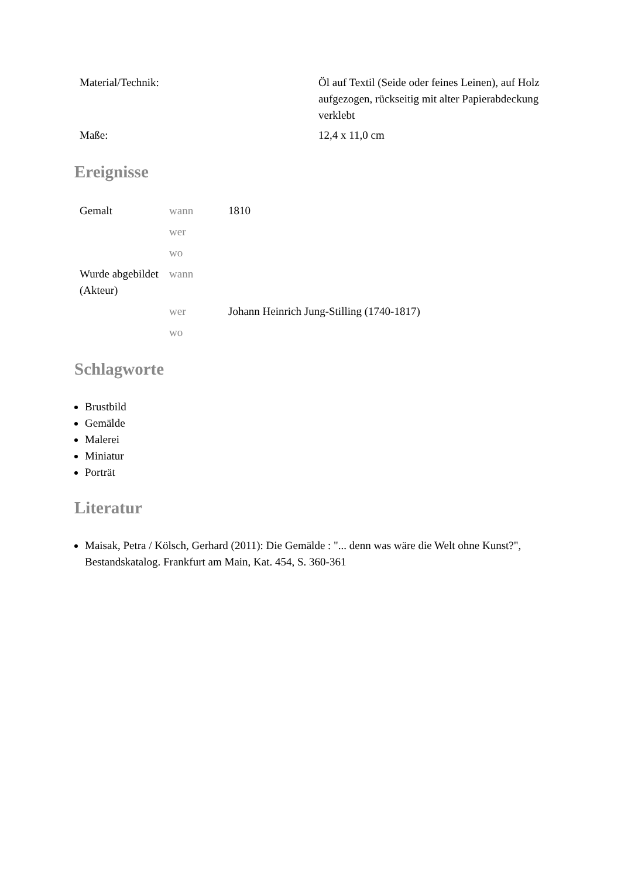| Material/Technik: | Öl auf Textil (Seide oder feines Leinen), auf Holz aufgezogen, rückseitig mit alter Papierabdeckung verklebt |
| Maße: | 12,4 x 11,0 cm |
Ereignisse
| Gemalt | wann | 1810 |
| | wer | |
| | wo | |
| Wurde abgebildet (Akteur) | wann | |
| | wer | Johann Heinrich Jung-Stilling (1740-1817) |
| | wo | |
Schlagworte
Brustbild
Gemälde
Malerei
Miniatur
Porträt
Literatur
Maisak, Petra / Kölsch, Gerhard (2011): Die Gemälde : "... denn was wäre die Welt ohne Kunst?", Bestandskatalog. Frankfurt am Main, Kat. 454, S. 360-361